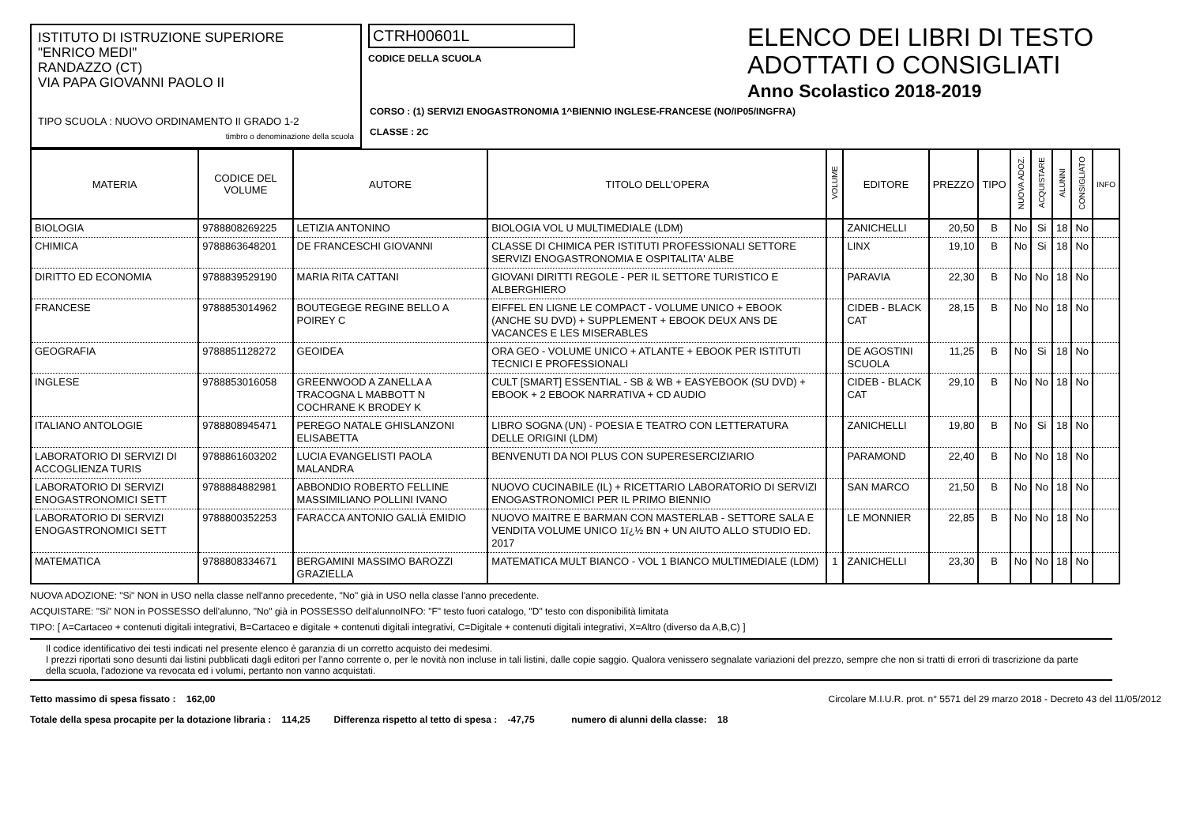ISTITUTO DI ISTRUZIONE SUPERIORE
"ENRICO MEDI"
RANDAZZO (CT)
VIA PAPA GIOVANNI PAOLO II
TIPO SCUOLA : NUOVO ORDINAMENTO II GRADO 1-2
timbro o denominazione della scuola
CTRH00601L
CODICE DELLA SCUOLA
ELENCO DEI LIBRI DI TESTO
ADOTTATI O CONSIGLIATI
Anno Scolastico 2018-2019
CORSO : (1) SERVIZI ENOGASTRONOMIA 1^BIENNIO INGLESE-FRANCESE (NO/IP05/INGFRA)
CLASSE : 2C
| MATERIA | CODICE DEL VOLUME | AUTORE | TITOLO DELL'OPERA | VOLUME | EDITORE | PREZZO | TIPO | NUOVA ADOZ. | ACQUISTARE | ALUNNI | CONSIGLIATO | INFO |
| --- | --- | --- | --- | --- | --- | --- | --- | --- | --- | --- | --- | --- |
| BIOLOGIA | 9788808269225 | LETIZIA ANTONINO | BIOLOGIA VOL U MULTIMEDIALE (LDM) | | ZANICHELLI | 20,50 | B | No | Si | 18 | No | |
| CHIMICA | 9788863648201 | DE FRANCESCHI GIOVANNI | CLASSE DI CHIMICA PER ISTITUTI PROFESSIONALI SETTORE SERVIZI ENOGASTRONOMIA E OSPITALITA' ALBE | | LINX | 19,10 | B | No | Si | 18 | No | |
| DIRITTO ED ECONOMIA | 9788839529190 | MARIA RITA CATTANI | GIOVANI DIRITTI REGOLE - PER IL SETTORE TURISTICO E ALBERGHIERO | | PARAVIA | 22,30 | B | No | No | 18 | No | |
| FRANCESE | 9788853014962 | BOUTEGEGE REGINE BELLO A POIREY C | EIFFEL EN LIGNE LE COMPACT - VOLUME UNICO + EBOOK (ANCHE SU DVD) + SUPPLEMENT + EBOOK DEUX ANS DE VACANCES E LES MISERABLES | | CIDEB - BLACK CAT | 28,15 | B | No | No | 18 | No | |
| GEOGRAFIA | 9788851128272 | GEOIDEA | ORA GEO - VOLUME UNICO + ATLANTE + EBOOK PER ISTITUTI TECNICI E PROFESSIONALI | | DE AGOSTINI SCUOLA | 11,25 | B | No | Si | 18 | No | |
| INGLESE | 9788853016058 | GREENWOOD A ZANELLA A TRACOGNA L MABBOTT N COCHRANE K BRODEY K | CULT [SMART] ESSENTIAL - SB & WB + EASYEBOOK (SU DVD) + EBOOK + 2 EBOOK NARRATIVA + CD AUDIO | | CIDEB - BLACK CAT | 29,10 | B | No | No | 18 | No | |
| ITALIANO ANTOLOGIE | 9788808945471 | PEREGO NATALE GHISLANZONI ELISABETTA | LIBRO SOGNA (UN) - POESIA E TEATRO CON LETTERATURA DELLE ORIGINI (LDM) | | ZANICHELLI | 19,80 | B | No | Si | 18 | No | |
| LABORATORIO DI SERVIZI DI ACCOGLIENZA TURIS | 9788861603202 | LUCIA EVANGELISTI PAOLA MALANDRA | BENVENUTI DA NOI PLUS CON SUPERESERCIZIARIO | | PARAMOND | 22,40 | B | No | No | 18 | No | |
| LABORATORIO DI SERVIZI ENOGASTRONOMICI SETT | 9788884882981 | ABBONDIO ROBERTO FELLINE MASSIMILIANO POLLINI IVANO | NUOVO CUCINABILE (IL) + RICETTARIO LABORATORIO DI SERVIZI ENOGASTRONOMICI PER IL PRIMO BIENNIO | | SAN MARCO | 21,50 | B | No | No | 18 | No | |
| LABORATORIO DI SERVIZI ENOGASTRONOMICI SETT | 9788800352253 | FARACCA ANTONIO GALIÀ EMIDIO | NUOVO MAITRE E BARMAN CON MASTERLAB - SETTORE SALA E VENDITA VOLUME UNICO 1ï¿½ BN + UN AIUTO ALLO STUDIO ED. 2017 | | LE MONNIER | 22,85 | B | No | No | 18 | No | |
| MATEMATICA | 9788808334671 | BERGAMINI MASSIMO BAROZZI GRAZIELLA | MATEMATICA MULT BIANCO - VOL 1 BIANCO MULTIMEDIALE (LDM) | 1 | ZANICHELLI | 23,30 | B | No | No | 18 | No | |
NUOVA ADOZIONE: "Si" NON in USO nella classe nell'anno precedente, "No" già in USO nella classe l'anno precedente.
ACQUISTARE: "Si" NON in POSSESSO dell'alunno, "No" già in POSSESSO dell'alunnoINFO: "F" testo fuori catalogo, "D" testo con disponibilità limitata
TIPO: [ A=Cartaceo + contenuti digitali integrativi, B=Cartaceo e digitale + contenuti digitali integrativi, C=Digitale + contenuti digitali integrativi, X=Altro (diverso da A,B,C) ]
Il codice identificativo dei testi indicati nel presente elenco è garanzia di un corretto acquisto dei medesimi.
I prezzi riportati sono desunti dai listini pubblicati dagli editori per l'anno corrente o, per le novità non incluse in tali listini, dalle copie saggio. Qualora venissero segnalate variazioni del prezzo, sempre che non si tratti di errori di trascrizione da parte della scuola, l'adozione va revocata ed i volumi, pertanto non vanno acquistati.
Tetto massimo di spesa fissato : 162,00 Circolare M.I.U.R. prot. n° 5571 del 29 marzo 2018 - Decreto 43 del 11/05/2012
Totale della spesa procapite per la dotazione libraria : 114,25 Differenza rispetto al tetto di spesa : -47,75 numero di alunni della classe: 18